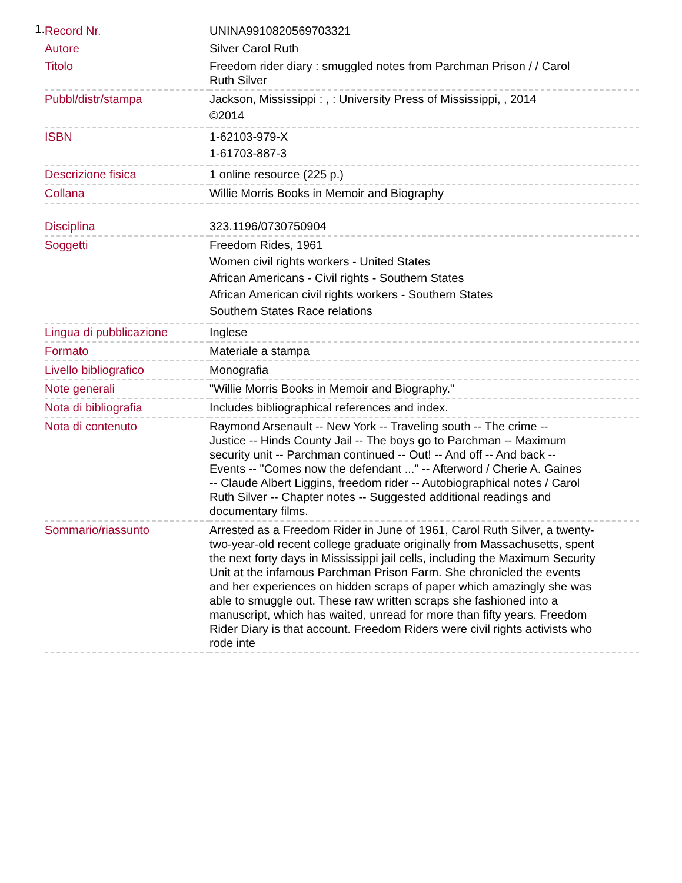1.
| Record Nr. | UNINA9910820569703321 |
| Autore | Silver Carol Ruth |
| Titolo | Freedom rider diary : smuggled notes from Parchman Prison / / Carol Ruth Silver |
| Pubbl/distr/stampa | Jackson, Mississippi : , : University Press of Mississippi, , 2014 ©2014 |
| ISBN | 1-62103-979-X 1-61703-887-3 |
| Descrizione fisica | 1 online resource (225 p.) |
| Collana | Willie Morris Books in Memoir and Biography |
| Disciplina | 323.1196/0730750904 |
| Soggetti | Freedom Rides, 1961 Women civil rights workers - United States African Americans - Civil rights - Southern States African American civil rights workers - Southern States Southern States Race relations |
| Lingua di pubblicazione | Inglese |
| Formato | Materiale a stampa |
| Livello bibliografico | Monografia |
| Note generali | "Willie Morris Books in Memoir and Biography." |
| Nota di bibliografia | Includes bibliographical references and index. |
| Nota di contenuto | Raymond Arsenault -- New York -- Traveling south -- The crime -- Justice -- Hinds County Jail -- The boys go to Parchman -- Maximum security unit -- Parchman continued -- Out! -- And off -- And back -- Events -- "Comes now the defendant ..." -- Afterword / Cherie A. Gaines -- Claude Albert Liggins, freedom rider -- Autobiographical notes / Carol Ruth Silver -- Chapter notes -- Suggested additional readings and documentary films. |
| Sommario/riassunto | Arrested as a Freedom Rider in June of 1961, Carol Ruth Silver, a twenty-two-year-old recent college graduate originally from Massachusetts, spent the next forty days in Mississippi jail cells, including the Maximum Security Unit at the infamous Parchman Prison Farm. She chronicled the events and her experiences on hidden scraps of paper which amazingly she was able to smuggle out. These raw written scraps she fashioned into a manuscript, which has waited, unread for more than fifty years. Freedom Rider Diary is that account. Freedom Riders were civil rights activists who rode inte |